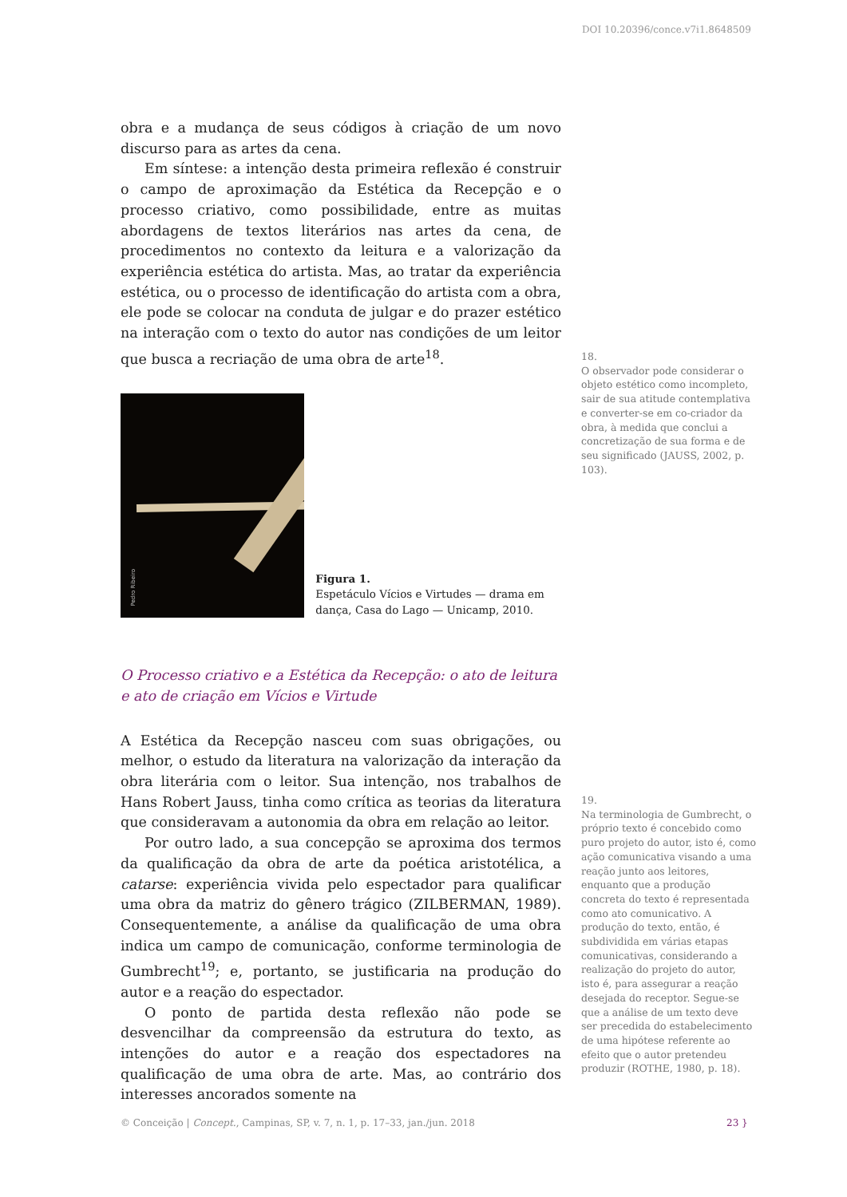DOI 10.20396/conce.v7i1.8648509
obra e a mudança de seus códigos à criação de um novo discurso para as artes da cena.
Em síntese: a intenção desta primeira reflexão é construir o campo de aproximação da Estética da Recepção e o processo criativo, como possibilidade, entre as muitas abordagens de textos literários nas artes da cena, de procedimentos no contexto da leitura e a valorização da experiência estética do artista. Mas, ao tratar da experiência estética, ou o processo de identificação do artista com a obra, ele pode se colocar na conduta de julgar e do prazer estético na interação com o texto do autor nas condições de um leitor que busca a recriação de uma obra de arte<sup>18</sup>.
Pedro Ribeiro
Figura 1.
Espetáculo Vícios e Virtudes — drama em dança, Casa do Lago — Unicamp, 2010.
O Processo criativo e a Estética da Recepção: o ato de leitura
e ato de criação em Vícios e Virtude
A Estética da Recepção nasceu com suas obrigações, ou melhor, o estudo da literatura na valorização da interação da obra literária com o leitor. Sua intenção, nos trabalhos de Hans Robert Jauss, tinha como crítica as teorias da literatura que consideravam a autonomia da obra em relação ao leitor.
Por outro lado, a sua concepção se aproxima dos termos da qualificação da obra de arte da poética aristotélica, a catarse: experiência vivida pelo espectador para qualificar uma obra da matriz do gênero trágico (ZILBERMAN, 1989). Consequentemente, a análise da qualificação de uma obra indica um campo de comunicação, conforme terminologia de Gumbrecht<sup>19</sup>; e, portanto, se justificaria na produção do autor e a reação do espectador.
O ponto de partida desta reflexão não pode se desvencilhar da compreensão da estrutura do texto, as intenções do autor e a reação dos espectadores na qualificação de uma obra de arte. Mas, ao contrário dos interesses ancorados somente na
18.
O observador pode considerar o objeto estético como incompleto, sair de sua atitude contemplativa e converter-se em co-criador da obra, à medida que conclui a concretização de sua forma e de seu significado (JAUSS, 2002, p. 103).
19.
Na terminologia de Gumbrecht, o próprio texto é concebido como puro projeto do autor, isto é, como ação comunicativa visando a uma reação junto aos leitores, enquanto que a produção concreta do texto é representada como ato comunicativo. A produção do texto, então, é subdividida em várias etapas comunicativas, considerando a realização do projeto do autor, isto é, para assegurar a reação desejada do receptor. Segue-se que a análise de um texto deve ser precedida do estabelecimento de uma hipótese referente ao efeito que o autor pretendeu produzir (ROTHE, 1980, p. 18).
© Conceição | Concept., Campinas, SP, v. 7, n. 1, p. 17–33, jan./jun. 2018
23 }